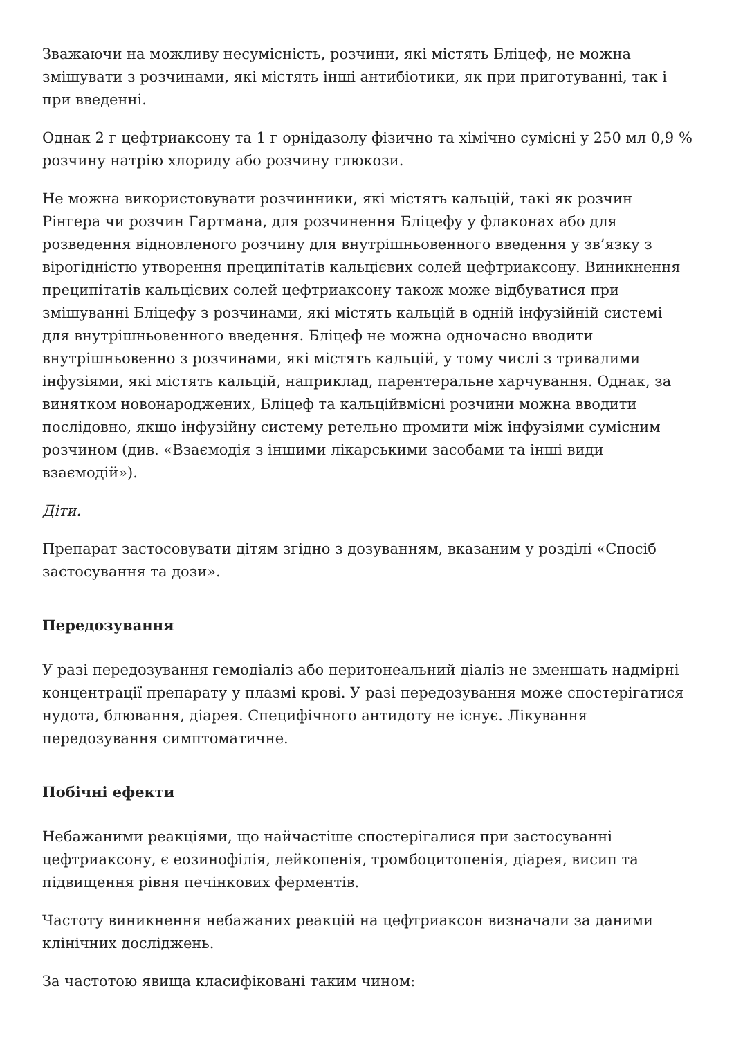Зважаючи на можливу несумісність, розчини, які містять Бліцеф, не можна змішувати з розчинами, які містять інші антибіотики, як при приготуванні, так і при введенні.
Однак 2 г цефтриаксону та 1 г орнідазолу фізично та хімічно сумісні у 250 мл 0,9 % розчину натрію хлориду або розчину глюкози.
Не можна використовувати розчинники, які містять кальцій, такі як розчин Рінгера чи розчин Гартмана, для розчинення Бліцефу у флаконах або для розведення відновленого розчину для внутрішньовенного введення у зв’язку з вірогідністю утворення преципітатів кальцієвих солей цефтриаксону. Виникнення преципітатів кальцієвих солей цефтриаксону також може відбуватися при змішуванні Бліцефу з розчинами, які містять кальцій в одній інфузійній системі для внутрішньовенного введення. Бліцеф не можна одночасно вводити внутрішньовенно з розчинами, які містять кальцій, у тому числі з тривалими інфузіями, які містять кальцій, наприклад, парентеральне харчування. Однак, за винятком новонароджених, Бліцеф та кальційвмісні розчини можна вводити послідовно, якщо інфузійну систему ретельно промити між інфузіями сумісним розчином (див. «Взаємодія з іншими лікарськими засобами та інші види взаємодій»).
Діти.
Препарат застосовувати дітям згідно з дозуванням, вказаним у розділі «Спосіб застосування та дози».
Передозування
У разі передозування гемодіаліз або перитонеальний діаліз не зменшать надмірні концентрації препарату у плазмі крові. У разі передозування може спостерігатися нудота, блювання, діарея. Специфічного антидоту не існує. Лікування передозування симптоматичне.
Побічні ефекти
Небажаними реакціями, що найчастіше спостерігалися при застосуванні цефтриаксону, є еозинофілія, лейкопенія, тромбоцитопенія, діарея, висип та підвищення рівня печінкових ферментів.
Частоту виникнення небажаних реакцій на цефтриаксон визначали за даними клінічних досліджень.
За частотою явища класифіковані таким чином: